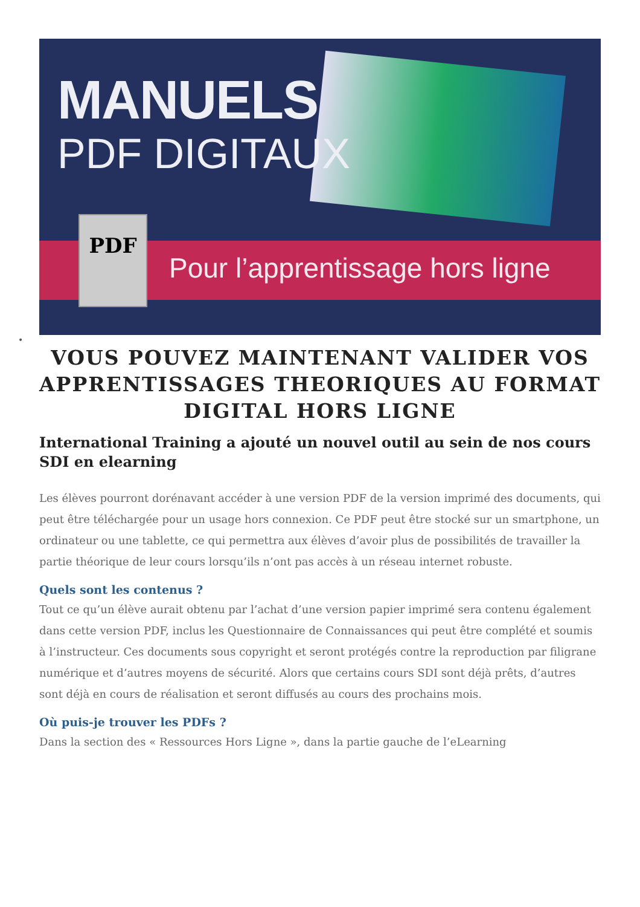MANUELS
PDF DIGITAUX
Pour l’apprentissage hors ligne
PDF
•
VOUS POUVEZ MAINTENANT VALIDER VOS APPRENTISSAGES THEORIQUES AU FORMAT DIGITAL HORS LIGNE
International Training a ajouté un nouvel outil au sein de nos cours SDI en elearning
Les élèves pourront dorénavant accéder à une version PDF de la version imprimé des documents, qui peut être téléchargée pour un usage hors connexion. Ce PDF peut être stocké sur un smartphone, un ordinateur ou une tablette, ce qui permettra aux élèves d’avoir plus de possibilités de travailler la partie théorique de leur cours lorsqu’ils n’ont pas accès à un réseau internet robuste.
Quels sont les contenus ?
Tout ce qu’un élève aurait obtenu par l’achat d’une version papier imprimé sera contenu également dans cette version PDF, inclus les Questionnaire de Connaissances qui peut être complété et soumis à l’instructeur. Ces documents sous copyright et seront protégés contre la reproduction par filigrane numérique et d’autres moyens de sécurité. Alors que certains cours SDI sont déjà prêts, d’autres sont déjà en cours de réalisation et seront diffusés au cours des prochains mois.
Où puis-je trouver les PDFs ?
Dans la section des « Ressources Hors Ligne », dans la partie gauche de l’eLearning